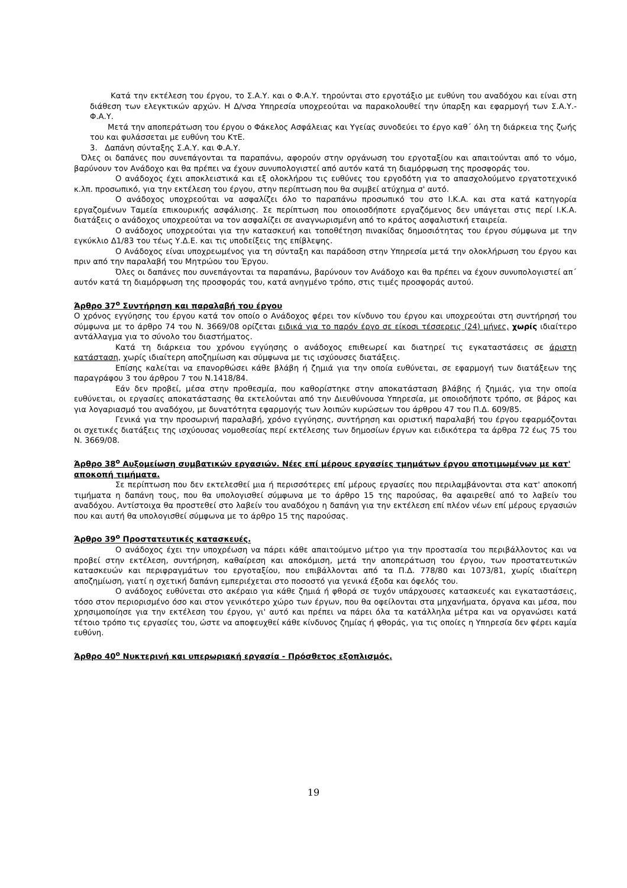Κατά την εκτέλεση του έργου, το Σ.Α.Υ. και ο Φ.Α.Υ. τηρούνται στο εργοτάξιο με ευθύνη του αναδόχου και είναι στη διάθεση των ελεγκτικών αρχών. Η Δ/νσα Υπηρεσία υποχρεούται να παρακολουθεί την ύπαρξη και εφαρμογή των Σ.Α.Υ.- Φ.Α.Υ.
Μετά την αποπεράτωση του έργου ο Φάκελος Ασφάλειας και Υγείας συνοδεύει το έργο καθ΄ όλη τη διάρκεια της ζωής του και φυλάσσεται με ευθύνη του ΚτΕ.
3. Δαπάνη σύνταξης Σ.Α.Υ. και Φ.Α.Υ.
Όλες οι δαπάνες που συνεπάγονται τα παραπάνω, αφορούν στην οργάνωση του εργοταξίου και απαιτούνται από το νόμο, βαρύνουν τον Ανάδοχο και θα πρέπει να έχουν συνυπολογιστεί από αυτόν κατά τη διαμόρφωση της προσφοράς του.
Ο ανάδοχος έχει αποκλειστικά και εξ ολοκλήρου τις ευθύνες του εργοδότη για το απασχολούμενο εργατοτεχνικό κ.λπ. προσωπικό, για την εκτέλεση του έργου, στην περίπτωση που θα συμβεί ατύχημα σ' αυτό.
Ο ανάδοχος υποχρεούται να ασφαλίζει όλο το παραπάνω προσωπικό του στο Ι.Κ.Α. και στα κατά κατηγορία εργαζομένων Ταμεία επικουρικής ασφάλισης. Σε περίπτωση που οποιοσδήποτε εργαζόμενος δεν υπάγεται στις περί Ι.Κ.Α. διατάξεις ο ανάδοχος υποχρεούται να τον ασφαλίζει σε αναγνωρισμένη από το κράτος ασφαλιστική εταιρεία.
Ο ανάδοχος υποχρεούται για την κατασκευή και τοποθέτηση πινακίδας δημοσιότητας του έργου σύμφωνα με την εγκύκλιο Δ1/83 του τέως Υ.Δ.Ε. και τις υποδείξεις της επίβλεψης.
Ο Ανάδοχος είναι υποχρεωμένος για τη σύνταξη και παράδοση στην Υπηρεσία μετά την ολοκλήρωση του έργου και πριν από την παραλαβή του Μητρώου του Έργου.
Όλες οι δαπάνες που συνεπάγονται τα παραπάνω, βαρύνουν τον Ανάδοχο και θα πρέπει να έχουν συνυπολογιστεί απ΄ αυτόν κατά τη διαμόρφωση της προσφοράς του, κατά ανηγμένο τρόπο, στις τιμές προσφοράς αυτού.
Άρθρο 37<sup>ο</sup> Συντήρηση και παραλαβή του έργου
Ο χρόνος εγγύησης του έργου κατά τον οποίο ο Ανάδοχος φέρει τον κίνδυνο του έργου και υποχρεούται στη συντήρησή του σύμφωνα με το άρθρο 74 του Ν. 3669/08 ορίζεται ειδικά για το παρόν έργο σε είκοσι τέσσερεις (24) μήνες, χωρίς ιδιαίτερο αντάλλαγμα για το σύνολο του διαστήματος.
Κατά τη διάρκεια του χρόνου εγγύησης ο ανάδοχος επιθεωρεί και διατηρεί τις εγκαταστάσεις σε άριστη κατάσταση, χωρίς ιδιαίτερη αποζημίωση και σύμφωνα με τις ισχύουσες διατάξεις.
Επίσης καλείται να επανορθώσει κάθε βλάβη ή ζημιά για την οποία ευθύνεται, σε εφαρμογή των διατάξεων της παραγράφου 3 του άρθρου 7 του Ν.1418/84.
Εάν δεν προβεί, μέσα στην προθεσμία, που καθορίστηκε στην αποκατάσταση βλάβης ή ζημιάς, για την οποία ευθύνεται, οι εργασίες αποκατάστασης θα εκτελούνται από την Διευθύνουσα Υπηρεσία, με οποιοδήποτε τρόπο, σε βάρος και για λογαριασμό του αναδόχου, με δυνατότητα εφαρμογής των λοιπών κυρώσεων του άρθρου 47 του Π.Δ. 609/85.
Γενικά για την προσωρινή παραλαβή, χρόνο εγγύησης, συντήρηση και οριστική παραλαβή του έργου εφαρμόζονται οι σχετικές διατάξεις της ισχύουσας νομοθεσίας περί εκτέλεσης των δημοσίων έργων και ειδικότερα τα άρθρα 72 έως 75 του Ν. 3669/08.
Άρθρο 38<sup>ο</sup> Αυξομείωση συμβατικών εργασιών. Νέες επί μέρους εργασίες τμημάτων έργου αποτιμωμένων με κατ' αποκοπή τιμήματα.
Σε περίπτωση που δεν εκτελεσθεί μια ή περισσότερες επί μέρους εργασίες που περιλαμβάνονται στα κατ' αποκοπή τιμήματα η δαπάνη τους, που θα υπολογισθεί σύμφωνα με το άρθρο 15 της παρούσας, θα αφαιρεθεί από το λαβείν του αναδόχου. Αντίστοιχα θα προστεθεί στο λαβείν του αναδόχου η δαπάνη για την εκτέλεση επί πλέον νέων επί μέρους εργασιών που και αυτή θα υπολογισθεί σύμφωνα με το άρθρο 15 της παρούσας.
Άρθρο 39<sup>ο</sup> Προστατευτικές κατασκευές.
Ο ανάδοχος έχει την υποχρέωση να πάρει κάθε απαιτούμενο μέτρο για την προστασία του περιβάλλοντος και να προβεί στην εκτέλεση, συντήρηση, καθαίρεση και αποκόμιση, μετά την αποπεράτωση του έργου, των προστατευτικών κατασκευών και περιφραγμάτων του εργοταξίου, που επιβάλλονται από τα Π.Δ. 778/80 και 1073/81, χωρίς ιδιαίτερη αποζημίωση, γιατί η σχετική δαπάνη εμπεριέχεται στο ποσοστό για γενικά έξοδα και όφελός του.
Ο ανάδοχος ευθύνεται στο ακέραιο για κάθε ζημιά ή φθορά σε τυχόν υπάρχουσες κατασκευές και εγκαταστάσεις, τόσο στον περιορισμένο όσο και στον γενικότερο χώρο των έργων, που θα οφείλονται στα μηχανήματα, όργανα και μέσα, που χρησιμοποίησε για την εκτέλεση του έργου, γι' αυτό και πρέπει να πάρει όλα τα κατάλληλα μέτρα και να οργανώσει κατά τέτοιο τρόπο τις εργασίες του, ώστε να αποφευχθεί κάθε κίνδυνος ζημίας ή φθοράς, για τις οποίες η Υπηρεσία δεν φέρει καμία ευθύνη.
Άρθρο 40<sup>ο</sup> Νυκτερινή και υπερωριακή εργασία - Πρόσθετος εξοπλισμός.
19